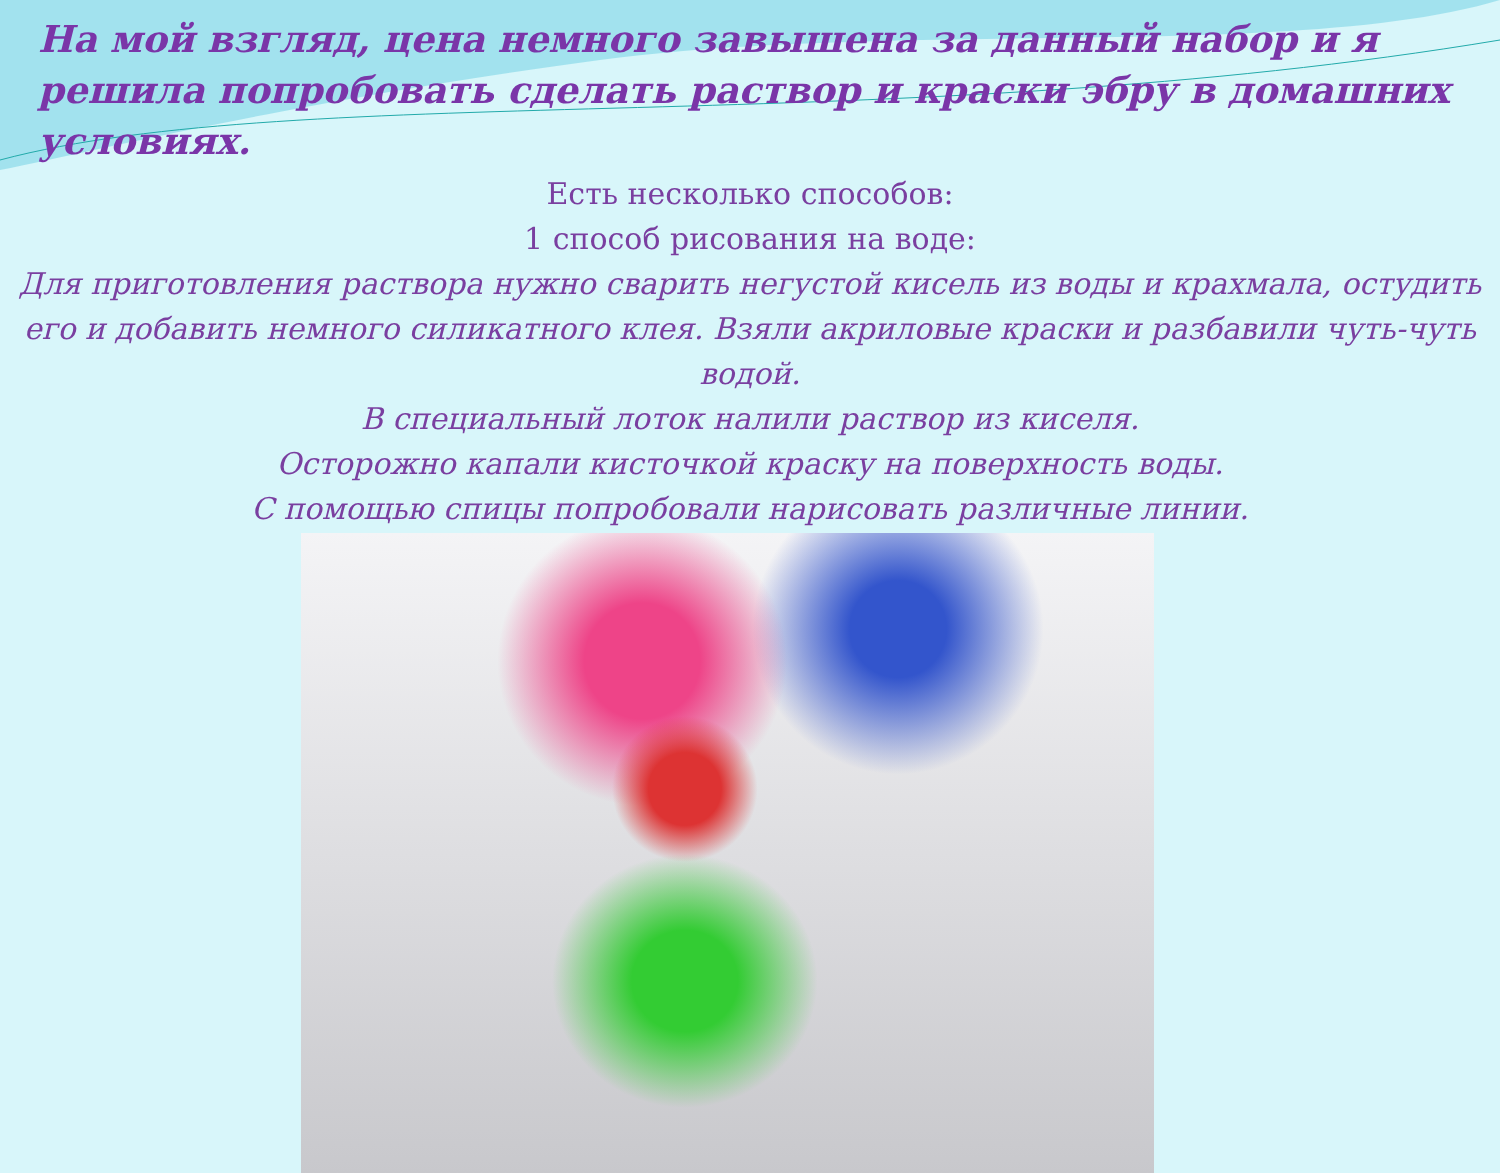На мой взгляд, цена немного завышена за данный набор и я решила попробовать сделать раствор и краски эбру в домашних условиях.
Есть несколько способов:
1 способ рисования на воде:
Для приготовления раствора нужно сварить негустой кисель из воды и крахмала, остудить его и добавить немного силикатного клея. Взяли акриловые краски и разбавили чуть-чуть водой.
В специальный лоток налили раствор из киселя.
Осторожно капали кисточкой краску на поверхность воды.
С помощью спицы попробовали нарисовать различные линии.